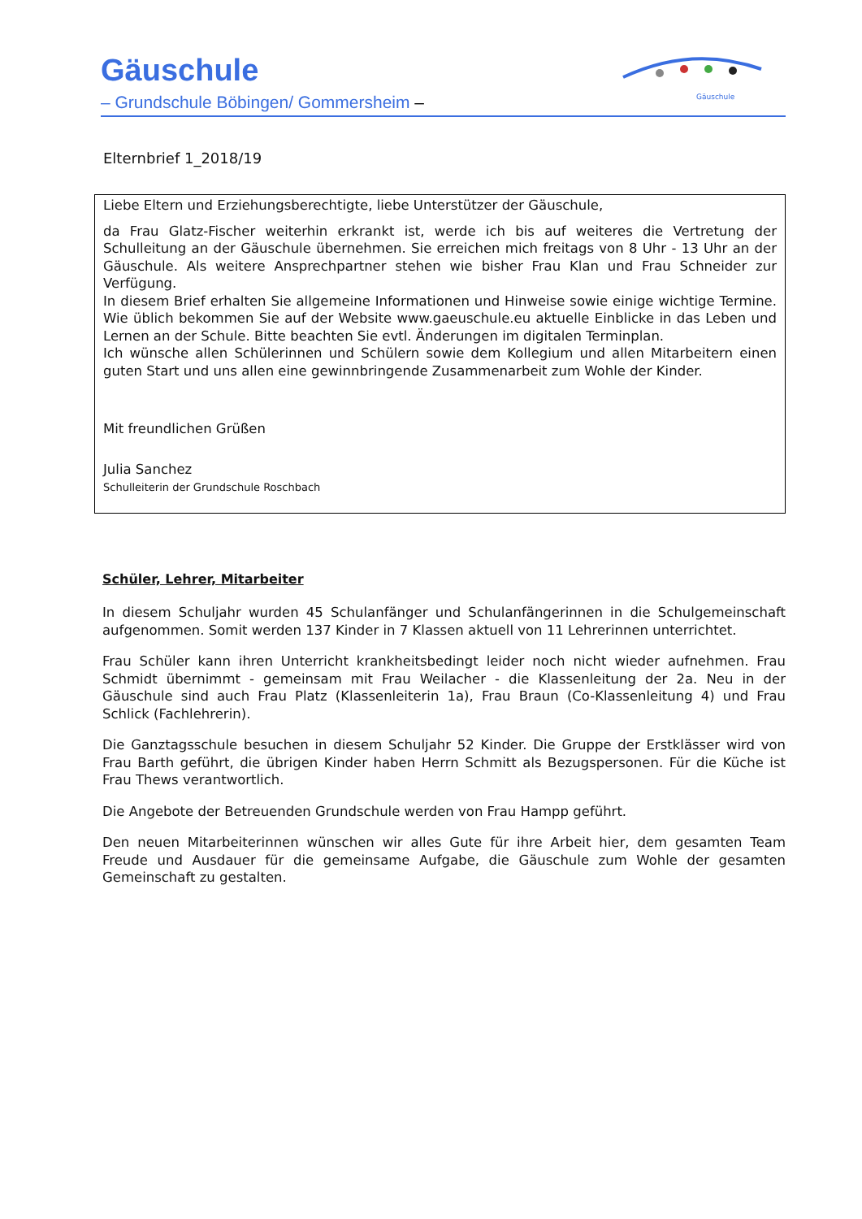Gäuschule
– Grundschule Böbingen/ Gommersheim –
Gäuschule
Elternbrief 1_2018/19
Liebe Eltern und Erziehungsberechtigte, liebe Unterstützer der Gäuschule,
da Frau Glatz-Fischer weiterhin erkrankt ist, werde ich bis auf weiteres die Vertretung der Schulleitung an der Gäuschule übernehmen. Sie erreichen mich freitags von 8 Uhr - 13 Uhr an der Gäuschule. Als weitere Ansprechpartner stehen wie bisher Frau Klan und Frau Schneider zur Verfügung.
In diesem Brief erhalten Sie allgemeine Informationen und Hinweise sowie einige wichtige Termine. Wie üblich bekommen Sie auf der Website www.gaeuschule.eu aktuelle Einblicke in das Leben und Lernen an der Schule. Bitte beachten Sie evtl. Änderungen im digitalen Terminplan.
Ich wünsche allen Schülerinnen und Schülern sowie dem Kollegium und allen Mitarbeitern einen guten Start und uns allen eine gewinnbringende Zusammenarbeit zum Wohle der Kinder.
Mit freundlichen Grüßen
Julia Sanchez
Schulleiterin der Grundschule Roschbach
Schüler, Lehrer, Mitarbeiter
In diesem Schuljahr wurden 45 Schulanfänger und Schulanfängerinnen in die Schulgemeinschaft aufgenommen. Somit werden 137 Kinder in 7 Klassen aktuell von 11 Lehrerinnen unterrichtet.
Frau Schüler kann ihren Unterricht krankheitsbedingt leider noch nicht wieder aufnehmen. Frau Schmidt übernimmt - gemeinsam mit Frau Weilacher - die Klassenleitung der 2a. Neu in der Gäuschule sind auch Frau Platz (Klassenleiterin 1a), Frau Braun (Co-Klassenleitung 4) und Frau Schlick (Fachlehrerin).
Die Ganztagsschule besuchen in diesem Schuljahr 52 Kinder. Die Gruppe der Erstklässer wird von Frau Barth geführt, die übrigen Kinder haben Herrn Schmitt als Bezugspersonen. Für die Küche ist Frau Thews verantwortlich.
Die Angebote der Betreuenden Grundschule werden von Frau Hampp geführt.
Den neuen Mitarbeiterinnen wünschen wir alles Gute für ihre Arbeit hier, dem gesamten Team Freude und Ausdauer für die gemeinsame Aufgabe, die Gäuschule zum Wohle der gesamten Gemeinschaft zu gestalten.